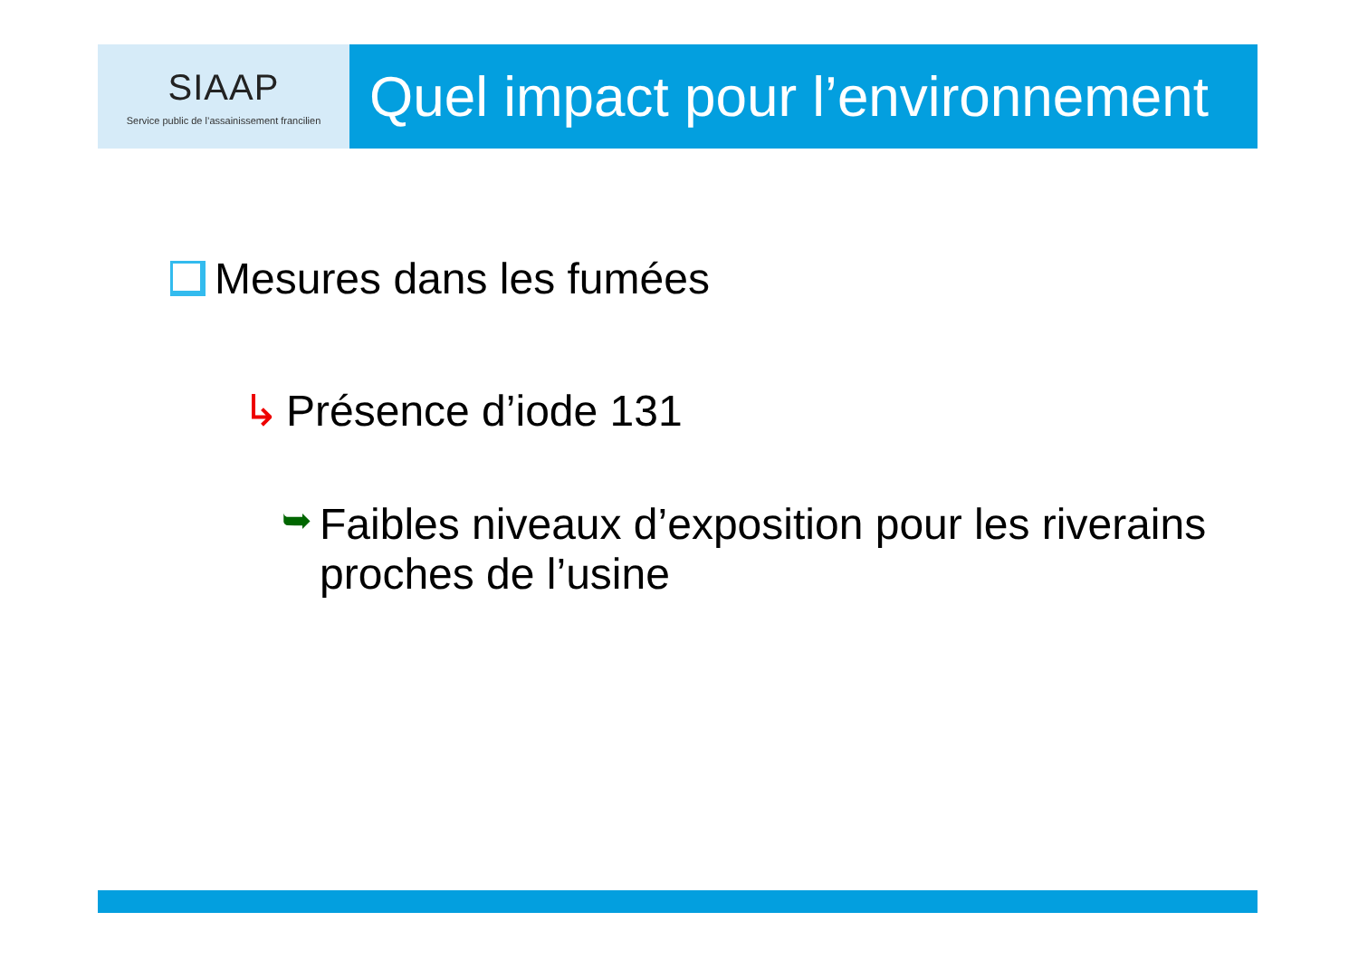SIAAP
Service public de l’assainissement francilien
Quel impact pour l’environnement
Mesures dans les fumées
↳ Présence d’iode 131
➥
Faibles niveaux d’exposition pour les riverains proches de l’usine